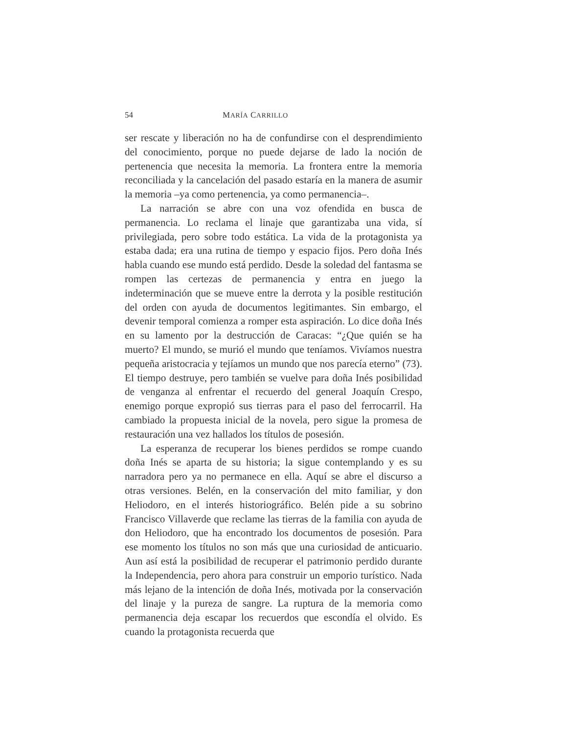54 MARÍA CARRILLO
ser rescate y liberación no ha de confundirse con el desprendimiento del conocimiento, porque no puede dejarse de lado la noción de pertenencia que necesita la memoria. La frontera entre la memoria reconciliada y la cancelación del pasado estaría en la manera de asumir la memoria –ya como pertenencia, ya como permanencia–.
La narración se abre con una voz ofendida en busca de permanencia. Lo reclama el linaje que garantizaba una vida, sí privilegiada, pero sobre todo estática. La vida de la protagonista ya estaba dada; era una rutina de tiempo y espacio fijos. Pero doña Inés habla cuando ese mundo está perdido. Desde la soledad del fantasma se rompen las certezas de permanencia y entra en juego la indeterminación que se mueve entre la derrota y la posible restitución del orden con ayuda de documentos legitimantes. Sin embargo, el devenir temporal comienza a romper esta aspiración. Lo dice doña Inés en su lamento por la destrucción de Caracas: “¿Que quién se ha muerto? El mundo, se murió el mundo que teníamos. Vivíamos nuestra pequeña aristocracia y tejíamos un mundo que nos parecía eterno” (73). El tiempo destruye, pero también se vuelve para doña Inés posibilidad de venganza al enfrentar el recuerdo del general Joaquín Crespo, enemigo porque expropió sus tierras para el paso del ferrocarril. Ha cambiado la propuesta inicial de la novela, pero sigue la promesa de restauración una vez hallados los títulos de posesión.
La esperanza de recuperar los bienes perdidos se rompe cuando doña Inés se aparta de su historia; la sigue contemplando y es su narradora pero ya no permanece en ella. Aquí se abre el discurso a otras versiones. Belén, en la conservación del mito familiar, y don Heliodoro, en el interés historiográfico. Belén pide a su sobrino Francisco Villaverde que reclame las tierras de la familia con ayuda de don Heliodoro, que ha encontrado los documentos de posesión. Para ese momento los títulos no son más que una curiosidad de anticuario. Aun así está la posibilidad de recuperar el patrimonio perdido durante la Independencia, pero ahora para construir un emporio turístico. Nada más lejano de la intención de doña Inés, motivada por la conservación del linaje y la pureza de sangre. La ruptura de la memoria como permanencia deja escapar los recuerdos que escondía el olvido. Es cuando la protagonista recuerda que